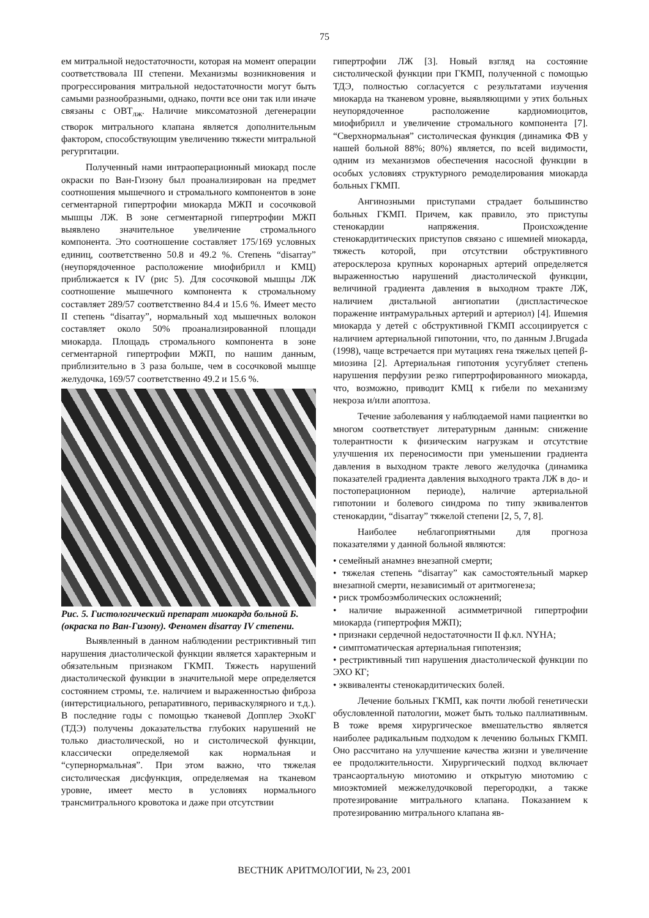75
ем митральной недостаточности, которая на момент операции соответствовала III степени. Механизмы возникновения и прогрессирования митральной недостаточности могут быть самыми разнообразными, однако, почти все они так или иначе связаны с ОВТ<sub>лж</sub>. Наличие миксоматозной дегенерации створок митрального клапана является дополнительным фактором, способствующим увеличению тяжести митральной регургитации.
Полученный нами интраоперационный миокард после окраски по Ван-Гизону был проанализирован на предмет соотношения мышечного и стромального компонентов в зоне сегментарной гипертрофии миокарда МЖП и сосочковой мышцы ЛЖ. В зоне сегментарной гипертрофии МЖП выявлено значительное увеличение стромального компонента. Это соотношение составляет 175/169 условных единиц, соответственно 50.8 и 49.2 %. Степень “disarray” (неупорядоченное расположение миофибрилл и КМЦ) приближается к IV (рис 5). Для сосочковой мышцы ЛЖ соотношение мышечного компонента к стромальному составляет 289/57 соответственно 84.4 и 15.6 %. Имеет место II степень “disarray”, нормальный ход мышечных волокон составляет около 50% проанализированной площади миокарда. Площадь стромального компонента в зоне сегментарной гипертрофии МЖП, по нашим данным, приблизительно в 3 раза больше, чем в сосочковой мышце желудочка, 169/57 соответственно 49.2 и 15.6 %.
Рис. 5. Гистологический препарат миокарда больной Б. (окраска по Ван-Гизону). Феномен disarray IV степени.
Выявленный в данном наблюдении рестриктивный тип нарушения диастолической функции является характерным и обязательным признаком ГКМП. Тяжесть нарушений диастолической функции в значительной мере определяется состоянием стромы, т.е. наличием и выраженностью фиброза (интерстициального, репаративного, периваскулярного и т.д.). В последние годы с помощью тканевой Допплер ЭхоКГ (ТДЭ) получены доказательства глубоких нарушений не только диастолической, но и систолической функции, классически определяемой как нормальная и “супернормальная”. При этом важно, что тяжелая систолическая дисфункция, определяемая на тканевом уровне, имеет место в условиях нормального трансмитрального кровотока и даже при отсутствии
гипертрофии ЛЖ [3]. Новый взгляд на состояние систолической функции при ГКМП, полученной с помощью ТДЭ, полностью согласуется с результатами изучения миокарда на тканевом уровне, выявляющими у этих больных неупорядоченное расположение кардиомиоцитов, миофибрилл и увеличение стромального компонента [7]. “Сверхнормальная” систолическая функция (динамика ФВ у нашей больной 88%; 80%) является, по всей видимости, одним из механизмов обеспечения насосной функции в особых условиях структурного ремоделирования миокарда больных ГКМП.
Ангинозными приступами страдает большинство больных ГКМП. Причем, как правило, это приступы стенокардии напряжения. Происхождение стенокардитических приступов связано с ишемией миокарда, тяжесть которой, при отсутствии обструктивного атеросклероза крупных коронарных артерий определяется выраженностью нарушений диастолической функции, величиной градиента давления в выходном тракте ЛЖ, наличием дистальной ангиопатии (диспластическое поражение интрамуральных артерий и артериол) [4]. Ишемия миокарда у детей с обструктивной ГКМП ассоциируется с наличием артериальной гипотонии, что, по данным J.Brugada (1998), чаще встречается при мутациях гена тяжелых цепей β-миозина [2]. Артериальная гипотония усугубляет степень нарушения перфузии резко гипертрофированного миокарда, что, возможно, приводит КМЦ к гибели по механизму некроза и/или апоптоза.
Течение заболевания у наблюдаемой нами пациентки во многом соответствует литературным данным: снижение толерантности к физическим нагрузкам и отсутствие улучшения их переносимости при уменьшении градиента давления в выходном тракте левого желудочка (динамика показателей градиента давления выходного тракта ЛЖ в до- и постоперационном периоде), наличие артериальной гипотонии и болевого синдрома по типу эквивалентов стенокардии, “disarray” тяжелой степени [2, 5, 7, 8].
Наиболее неблагоприятными для прогноза показателями у данной больной являются:
• семейный анамнез внезапной смерти;
• тяжелая степень “disarray” как самостоятельный маркер внезапной смерти, независимый от аритмогенеза;
• риск тромбоэмболических осложнений;
• наличие выраженной асимметричной гипертрофии миокарда (гипертрофия МЖП);
• признаки сердечной недостаточности II ф.кл. NYHA;
• симптоматическая артериальная гипотензия;
• рестриктивный тип нарушения диастолической функции по ЭХО КГ;
• эквиваленты стенокардитических болей.
Лечение больных ГКМП, как почти любой генетически обусловленной патологии, может быть только паллиативным. В тоже время хирургическое вмешательство является наиболее радикальным подходом к лечению больных ГКМП. Оно рассчитано на улучшение качества жизни и увеличение ее продолжительности. Хирургический подход включает трансаортальную миотомию и открытую миотомию с миоэктомией межжелудочковой перегородки, а также протезирование митрального клапана. Показанием к протезированию митрального клапана яв-
ВЕСТНИК АРИТМОЛОГИИ, № 23, 2001